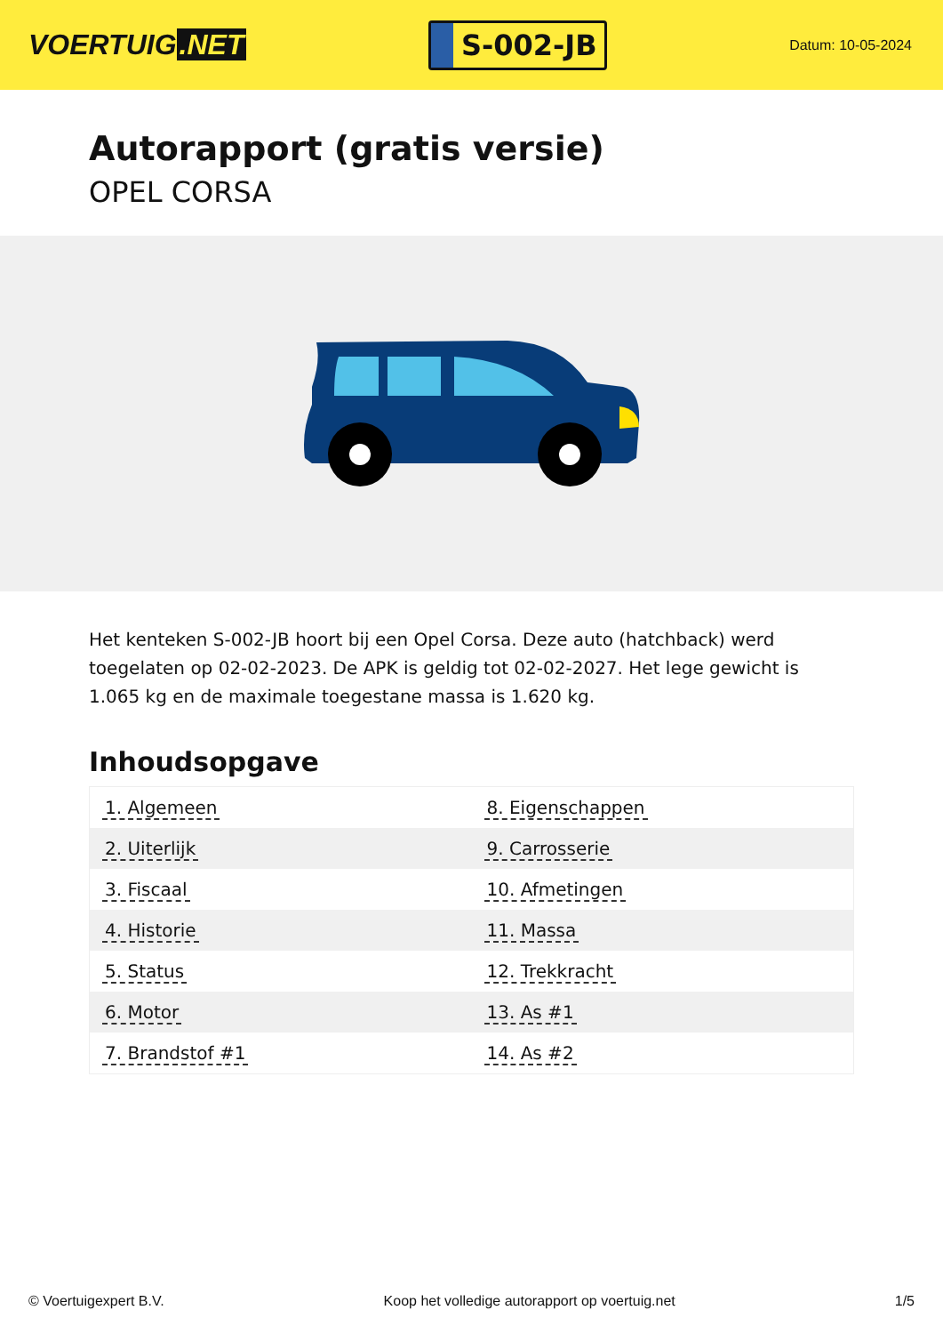VOERTUIG.NET
S-002-JB
Datum: 10-05-2024
Autorapport (gratis versie)
OPEL CORSA
Het kenteken S-002-JB hoort bij een Opel Corsa. Deze auto (hatchback) werd toegelaten op 02-02-2023. De APK is geldig tot 02-02-2027. Het lege gewicht is 1.065 kg en de maximale toegestane massa is 1.620 kg.
Inhoudsopgave
| 1. Algemeen | 8. Eigenschappen |
| 2. Uiterlijk | 9. Carrosserie |
| 3. Fiscaal | 10. Afmetingen |
| 4. Historie | 11. Massa |
| 5. Status | 12. Trekkracht |
| 6. Motor | 13. As #1 |
| 7. Brandstof #1 | 14. As #2 |
© Voertuigexpert B.V. Koop het volledige autorapport op voertuig.net 1/5